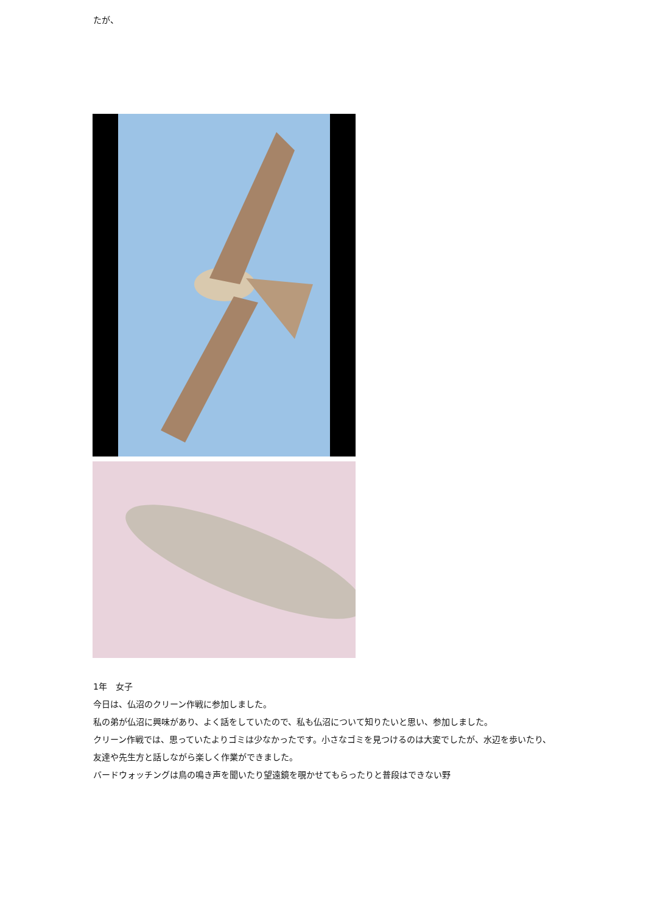たが、
1年　女子
今日は、仏沼のクリーン作戦に参加しました。
私の弟が仏沼に興味があり、よく話をしていたので、私も仏沼について知りたいと思い、参加しました。
クリーン作戦では、思っていたよりゴミは少なかったです。小さなゴミを見つけるのは大変でしたが、水辺を歩いたり、友達や先生方と話しながら楽しく作業ができました。
バードウォッチングは鳥の鳴き声を聞いたり望遠鏡を覗かせてもらったりと普段はできない野